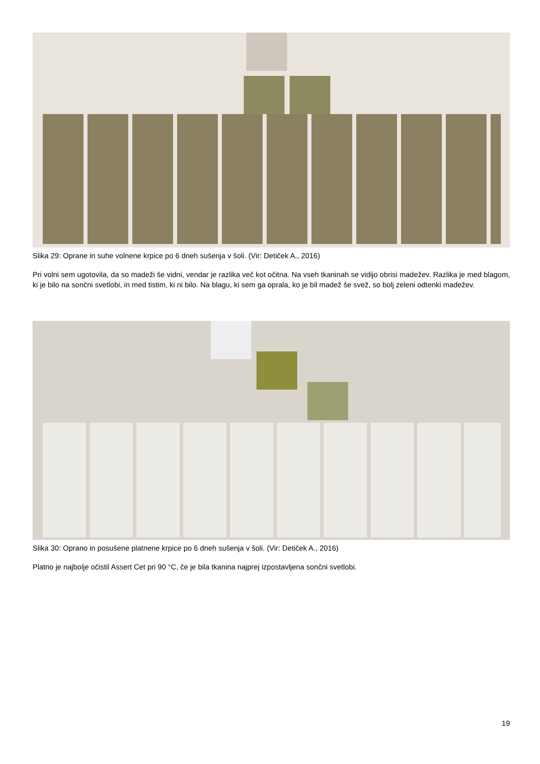Slika 29: Oprane in suhe volnene krpice po 6 dneh sušenja v šoli. (Vir: Detiček A., 2016)
Pri volni sem ugotovila, da so madeži še vidni, vendar je razlika več kot očitna. Na vseh tkaninah se vidijo obrisi madežev. Razlika je med blagom, ki je bilo na sončni svetlobi, in med tistim, ki ni bilo. Na blagu, ki sem ga oprala, ko je bil madež še svež, so bolj zeleni odtenki madežev.
Slika 30: Oprano in posušene platnene krpice po 6 dneh sušenja v šoli. (Vir: Detiček A., 2016)
Platno je najbolje očistil Assert Cet pri 90 °C, če je bila tkanina najprej izpostavljena sončni svetlobi.
19